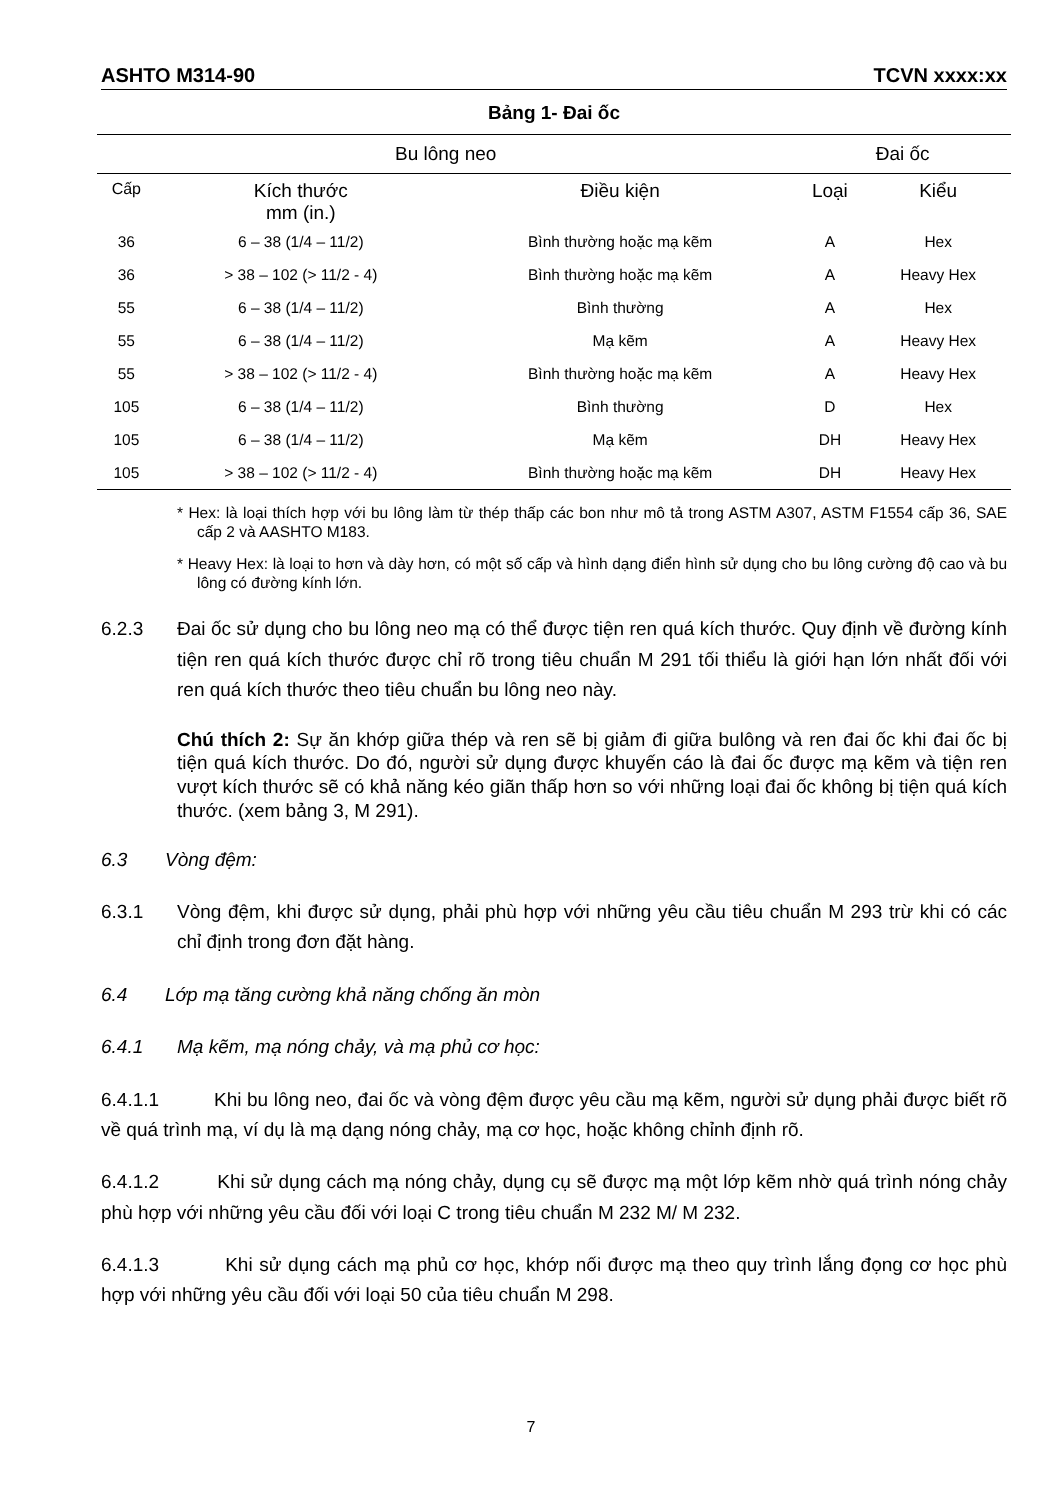ASHTO M314-90 TCVN xxxx:xx
Bảng 1- Đai ốc
| Bu lông neo | | | Đai ốc | |
| --- | --- | --- | --- | --- |
| Cấp | Kích thước mm (in.) | Điều kiện | Loại | Kiểu |
| 36 | 6 – 38 (1/4 – 11/2) | Bình thường hoặc mạ kẽm | A | Hex |
| 36 | > 38 – 102 (> 11/2 - 4) | Bình thường hoặc mạ kẽm | A | Heavy Hex |
| 55 | 6 – 38 (1/4 – 11/2) | Bình thường | A | Hex |
| 55 | 6 – 38 (1/4 – 11/2) | Mạ kẽm | A | Heavy Hex |
| 55 | > 38 – 102 (> 11/2 - 4) | Bình thường hoặc mạ kẽm | A | Heavy Hex |
| 105 | 6 – 38 (1/4 – 11/2) | Bình thường | D | Hex |
| 105 | 6 – 38 (1/4 – 11/2) | Mạ kẽm | DH | Heavy Hex |
| 105 | > 38 – 102 (> 11/2 - 4) | Bình thường hoặc mạ kẽm | DH | Heavy Hex |
* Hex: là loại thích hợp với bu lông làm từ thép thấp các bon như mô tả trong ASTM A307, ASTM F1554 cấp 36, SAE cấp 2 và AASHTO M183.
* Heavy Hex: là loại to hơn và dày hơn, có một số cấp và hình dạng điển hình sử dụng cho bu lông cường độ cao và bu lông có đường kính lớn.
6.2.3 Đai ốc sử dụng cho bu lông neo mạ có thể được tiện ren quá kích thước. Quy định về đường kính tiện ren quá kích thước được chỉ rõ trong tiêu chuẩn M 291 tối thiểu là giới hạn lớn nhất đối với ren quá kích thước theo tiêu chuẩn bu lông neo này.
Chú thích 2: Sự ăn khớp giữa thép và ren sẽ bị giảm đi giữa bulông và ren đai ốc khi đai ốc bị tiện quá kích thước. Do đó, người sử dụng được khuyến cáo là đai ốc được mạ kẽm và tiện ren vượt kích thước sẽ có khả năng kéo giãn thấp hơn so với những loại đai ốc không bị tiện quá kích thước. (xem bảng 3, M 291).
6.3 Vòng đệm:
6.3.1 Vòng đệm, khi được sử dụng, phải phù hợp với những yêu cầu tiêu chuẩn M 293 trừ khi có các chỉ định trong đơn đặt hàng.
6.4 Lớp mạ tăng cường khả năng chống ăn mòn
6.4.1 Mạ kẽm, mạ nóng chảy, và mạ phủ cơ học:
6.4.1.1 Khi bu lông neo, đai ốc và vòng đệm được yêu cầu mạ kẽm, người sử dụng phải được biết rõ về quá trình mạ, ví dụ là mạ dạng nóng chảy, mạ cơ học, hoặc không chỉnh định rõ.
6.4.1.2 Khi sử dụng cách mạ nóng chảy, dụng cụ sẽ được mạ một lớp kẽm nhờ quá trình nóng chảy phù hợp với những yêu cầu đối với loại C trong tiêu chuẩn M 232 M/ M 232.
6.4.1.3 Khi sử dụng cách mạ phủ cơ học, khớp nối được mạ theo quy trình lắng đọng cơ học phù hợp với những yêu cầu đối với loại 50 của tiêu chuẩn M 298.
7